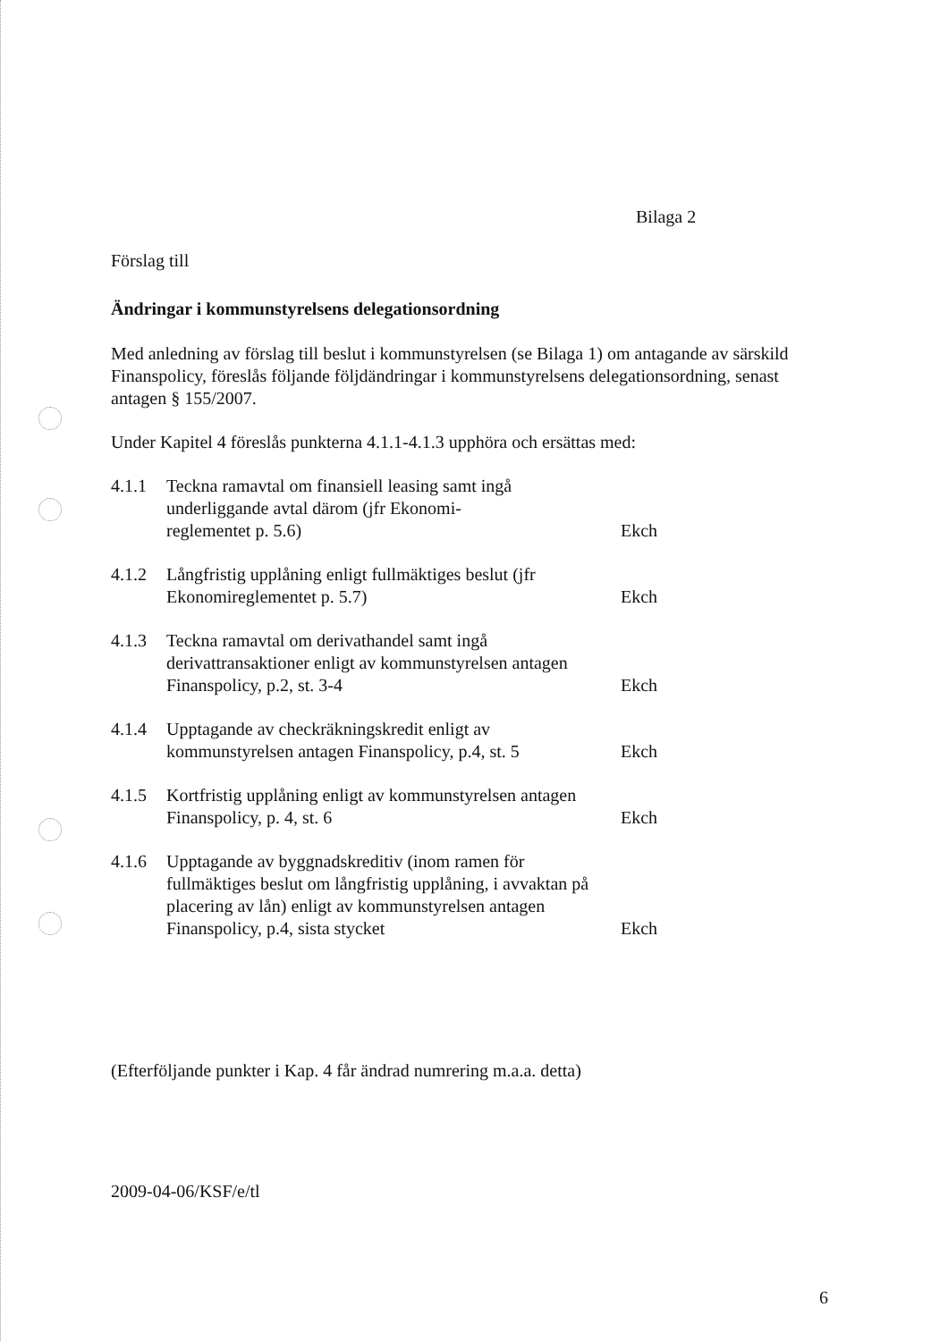Bilaga 2
Förslag till
Ändringar i kommunstyrelsens delegationsordning
Med anledning av förslag till beslut i kommunstyrelsen (se Bilaga 1) om antagande av särskild Finanspolicy, föreslås följande följdändringar i kommunstyrelsens delegationsordning, senast antagen § 155/2007.
Under Kapitel 4 föreslås punkterna 4.1.1-4.1.3 upphöra och ersättas med:
| 4.1.1 | Teckna ramavtal om finansiell leasing samt ingå underliggande avtal därom (jfr Ekonomi- reglementet p. 5.6) | Ekch |
| 4.1.2 | Långfristig upplåning enligt fullmäktiges beslut (jfr Ekonomireglementet p. 5.7) | Ekch |
| 4.1.3 | Teckna ramavtal om derivathandel samt ingå derivattransaktioner enligt av kommunstyrelsen antagen Finanspolicy, p.2, st. 3-4 | Ekch |
| 4.1.4 | Upptagande av checkräkningskredit enligt av kommunstyrelsen antagen Finanspolicy, p.4, st. 5 | Ekch |
| 4.1.5 | Kortfristig upplåning enligt av kommunstyrelsen antagen Finanspolicy, p. 4, st. 6 | Ekch |
| 4.1.6 | Upptagande av byggnadskreditiv (inom ramen för fullmäktiges beslut om långfristig upplåning, i avvaktan på placering av lån) enligt av kommunstyrelsen antagen Finanspolicy, p.4, sista stycket | Ekch |
(Efterföljande punkter i Kap. 4 får ändrad numrering m.a.a. detta)
2009-04-06/KSF/e/tl
6